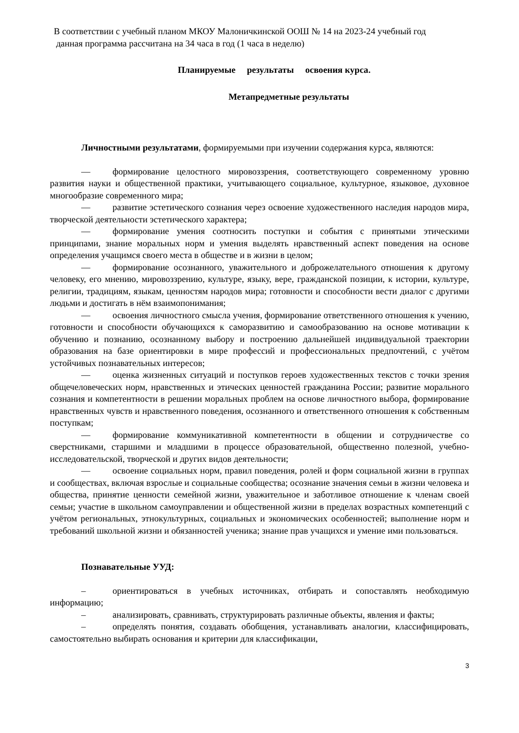В соответствии с учебный планом МКОУ Малоничкинской ООШ № 14 на 2023-24 учебный год
данная программа рассчитана на 34 часа в год (1 часа в неделю)
Планируемые результаты освоения курса.
Метапредметные результаты
Личностными результатами, формируемыми при изучении содержания курса, являются:
— формирование целостного мировоззрения, соответствующего современному уровню развития науки и общественной практики, учитывающего социальное, культурное, языковое, духовное многообразие современного мира;
— развитие эстетического сознания через освоение художественного наследия народов мира, творческой деятельности эстетического характера;
— формирование умения соотносить поступки и события с принятыми этическими принципами, знание моральных норм и умения выделять нравственный аспект поведения на основе определения учащимся своего места в обществе и в жизни в целом;
— формирование осознанного, уважительного и доброжелательного отношения к другому человеку, его мнению, мировоззрению, культуре, языку, вере, гражданской позиции, к истории, культуре, религии, традициям, языкам, ценностям народов мира; готовности и способности вести диалог с другими людьми и достигать в нём взаимопонимания;
— освоения личностного смысла учения, формирование ответственного отношения к учению, готовности и способности обучающихся к саморазвитию и самообразованию на основе мотивации к обучению и познанию, осознанному выбору и построению дальнейшей индивидуальной траектории образования на базе ориентировки в мире профессий и профессиональных предпочтений, с учётом устойчивых познавательных интересов;
— оценка жизненных ситуаций и поступков героев художественных текстов с точки зрения общечеловеческих норм, нравственных и этических ценностей гражданина России; развитие морального сознания и компетентности в решении моральных проблем на основе личностного выбора, формирование нравственных чувств и нравственного поведения, осознанного и ответственного отношения к собственным поступкам;
— формирование коммуникативной компетентности в общении и сотрудничестве со сверстниками, старшими и младшими в процессе образовательной, общественно полезной, учебно-исследовательской, творческой и других видов деятельности;
— освоение социальных норм, правил поведения, ролей и форм социальной жизни в группах и сообществах, включая взрослые и социальные сообщества; осознание значения семьи в жизни человека и общества, принятие ценности семейной жизни, уважительное и заботливое отношение к членам своей семьи; участие в школьном самоуправлении и общественной жизни в пределах возрастных компетенций с учётом региональных, этнокультурных, социальных и экономических особенностей; выполнение норм и требований школьной жизни и обязанностей ученика; знание прав учащихся и умение ими пользоваться.
Познавательные УУД:
– ориентироваться в учебных источниках, отбирать и сопоставлять необходимую информацию;
– анализировать, сравнивать, структурировать различные объекты, явления и факты;
– определять понятия, создавать обобщения, устанавливать аналогии, классифицировать, самостоятельно выбирать основания и критерии для классификации,
3